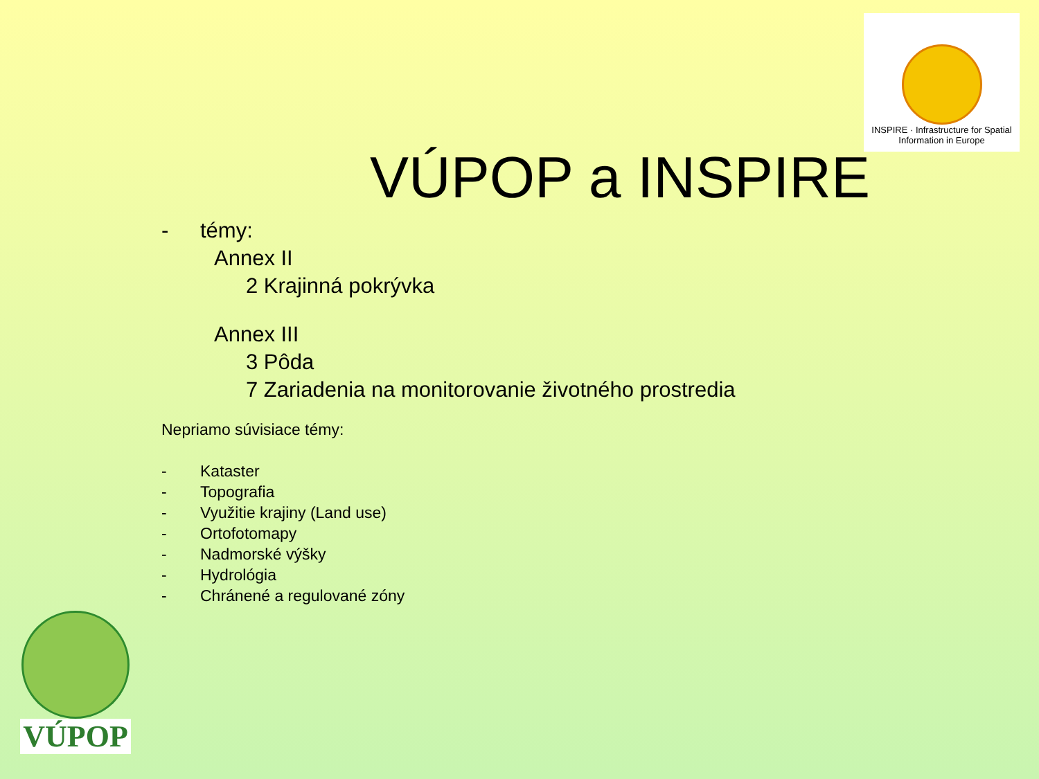INSPIRE · Infrastructure for Spatial Information in Europe
VÚPOP a INSPIRE
- témy:
Annex II
2 Krajinná pokrývka
Annex III
3 Pôda
7 Zariadenia na monitorovanie životného prostredia
Nepriamo súvisiace témy:
- Kataster
- Topografia
- Využitie krajiny (Land use)
- Ortofotomapy
- Nadmorské výšky
- Hydrológia
- Chránené a regulované zóny
VÚPOP